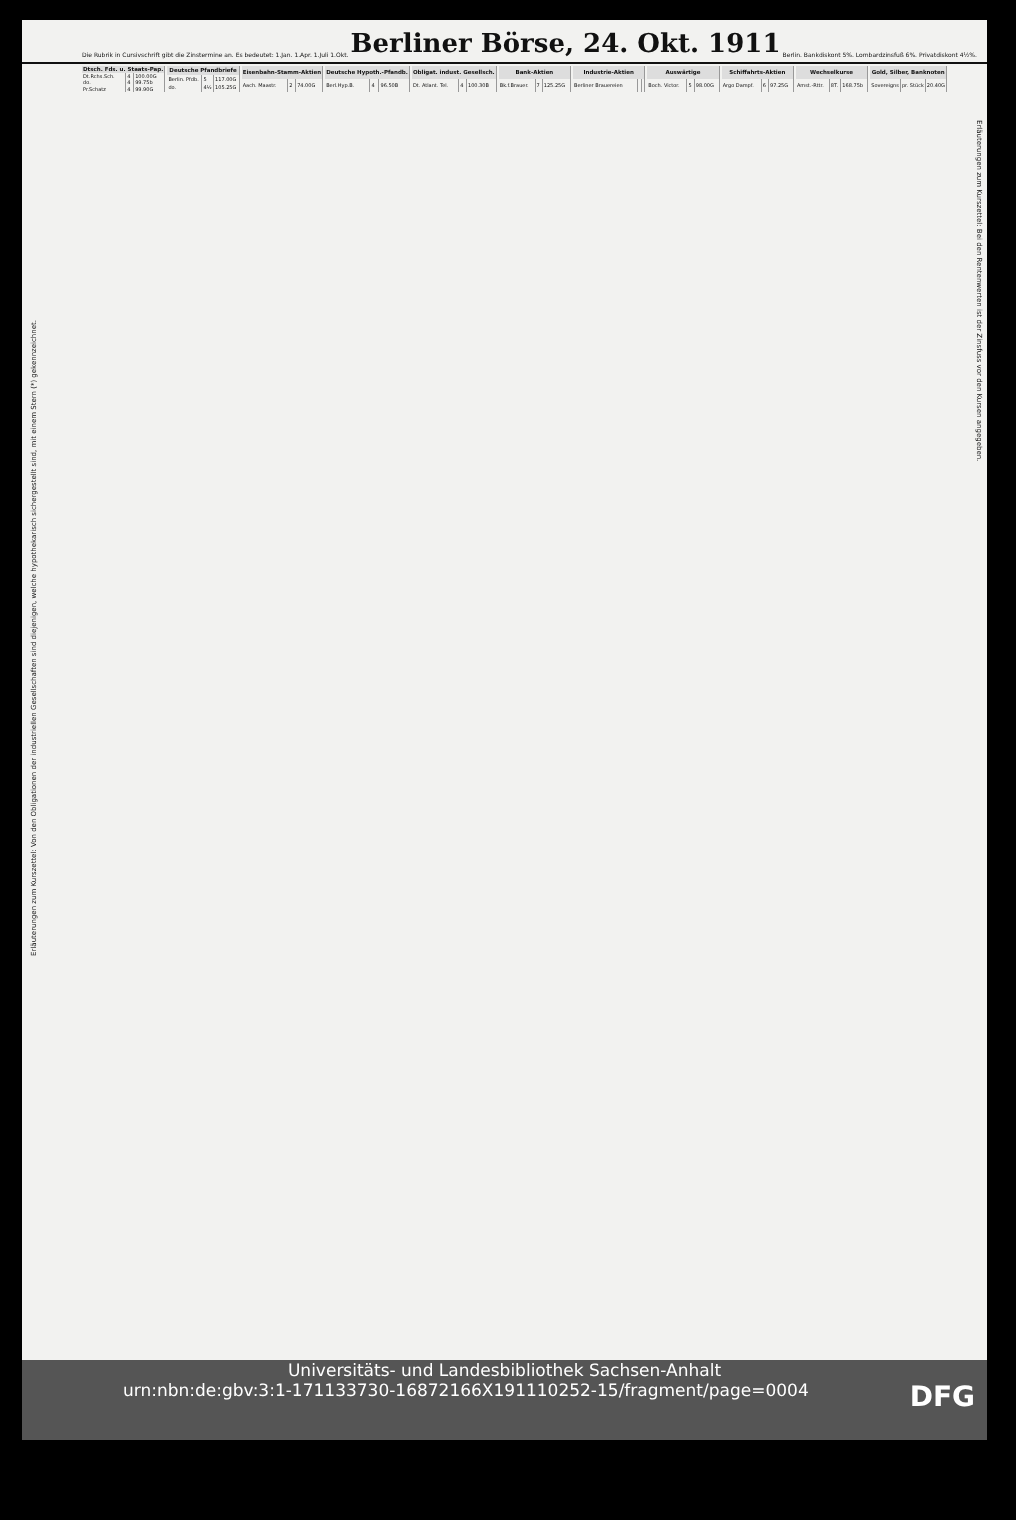Die Rubrik in Cursivschrift gibt die Zinstermine an. Es bedeutet: 1.Jan. 1.Apr. 1.Juli 1.Okt.
Berliner Börse, 24. Okt. 1911
Berlin. Bankdiskont 5%. Lombardzinsfuß 6%. Privatdiskont 4½%.
Erläuterungen zum Kurszettel: Von den Obligationen der industriellen Gesellschaften sind diejenigen, welche hypothekarisch sichergestellt sind, mit einem Stern (*) gekennzeichnet.
| Dtsch. Fds. u. Staats-Pap. | | |
| --- | --- | --- |
| Dt.Rchs.Sch. | 4 | 100.00G |
| do. | 4 | 99.75b |
| Pr.Schatz | 4 | 99.90G |
| Deutsche Pfandbriefe | | |
| --- | --- | --- |
| Berlin. Pfdb. | 5 | 117.00G |
| do. | 4½ | 105.25G |
| Eisenbahn-Stamm-Aktien | | |
| --- | --- | --- |
| Aach. Maastr. | 2 | 74.00G |
| Deutsche Hypoth.-Pfandb. | | |
| --- | --- | --- |
| Berl.Hyp.B. | 4 | 96.50B |
| Obligat. indust. Gesellsch. | | |
| --- | --- | --- |
| Dt. Atlant. Tel. | 4 | 100.30B |
| Bank-Aktien | | |
| --- | --- | --- |
| Bk.f.Brauer. | 7 | 125.25G |
| Industrie-Aktien | | |
| --- | --- | --- |
| Berliner Brauereien | | |
| Auswärtige | | |
| --- | --- | --- |
| Boch. Victor. | 5 | 98.00G |
| Schiffahrts-Aktien | | |
| --- | --- | --- |
| Argo Dampf. | 6 | 97.25G |
| Wechselkurse | | |
| --- | --- | --- |
| Amst.-Rttr. | 8T. | 168.75b |
| Gold, Silber, Banknoten | | |
| --- | --- | --- |
| Sovereigns | pr. Stück | 20.40G |
Erläuterungen zum Kurszettel: Bei den Rentenwerten ist der Zinsfuss vor den Kursen angegeben.
Universitäts- und Landesbibliothek Sachsen-Anhalt
urn:nbn:de:gbv:3:1-171133730-16872166X191110252-15/fragment/page=0004 DFG